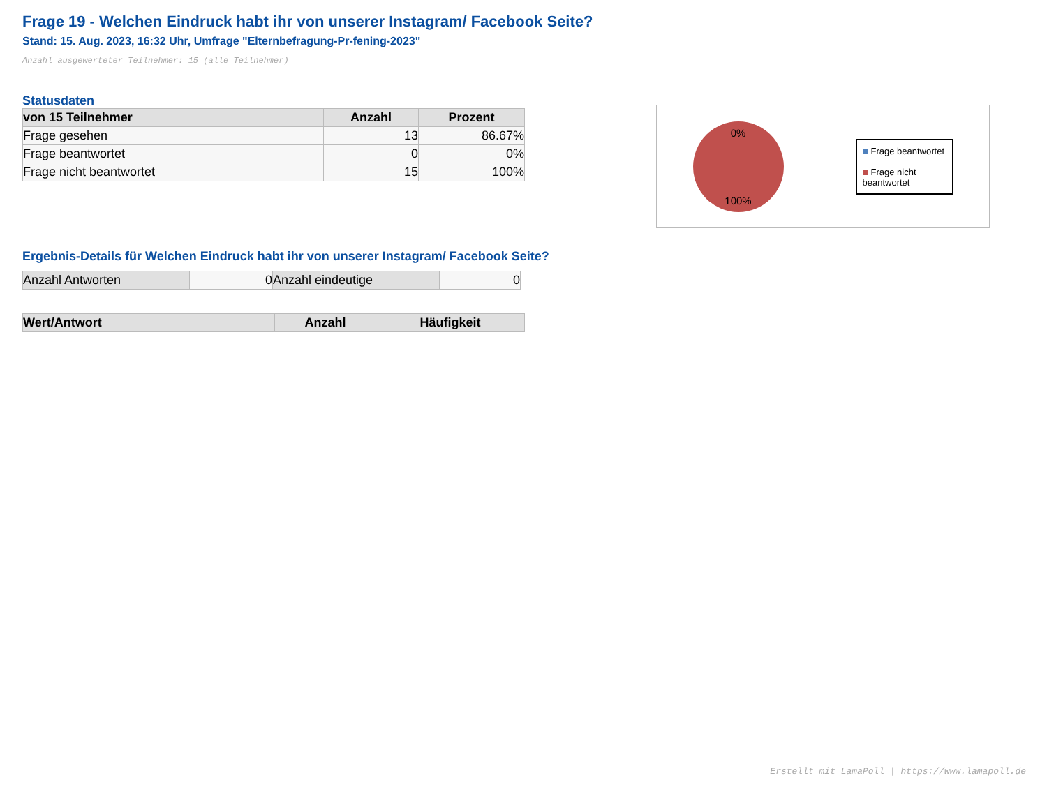Frage 19 - Welchen Eindruck habt ihr von unserer Instagram/ Facebook Seite?
Stand: 15. Aug. 2023, 16:32 Uhr, Umfrage "Elternbefragung-Pr-fening-2023"
Anzahl ausgewerteter Teilnehmer: 15 (alle Teilnehmer)
Statusdaten
| von 15 Teilnehmer | Anzahl | Prozent |
| --- | --- | --- |
| Frage gesehen | 13 | 86.67% |
| Frage beantwortet | 0 | 0% |
| Frage nicht beantwortet | 15 | 100% |
0%
100%
Frage beantwortet
Frage nicht beantwortet
Ergebnis-Details für Welchen Eindruck habt ihr von unserer Instagram/ Facebook Seite?
| Anzahl Antworten | 0 | Anzahl eindeutige | 0 |
| Wert/Antwort | Anzahl | Häufigkeit |
| --- | --- | --- |
Erstellt mit LamaPoll | https://www.lamapoll.de